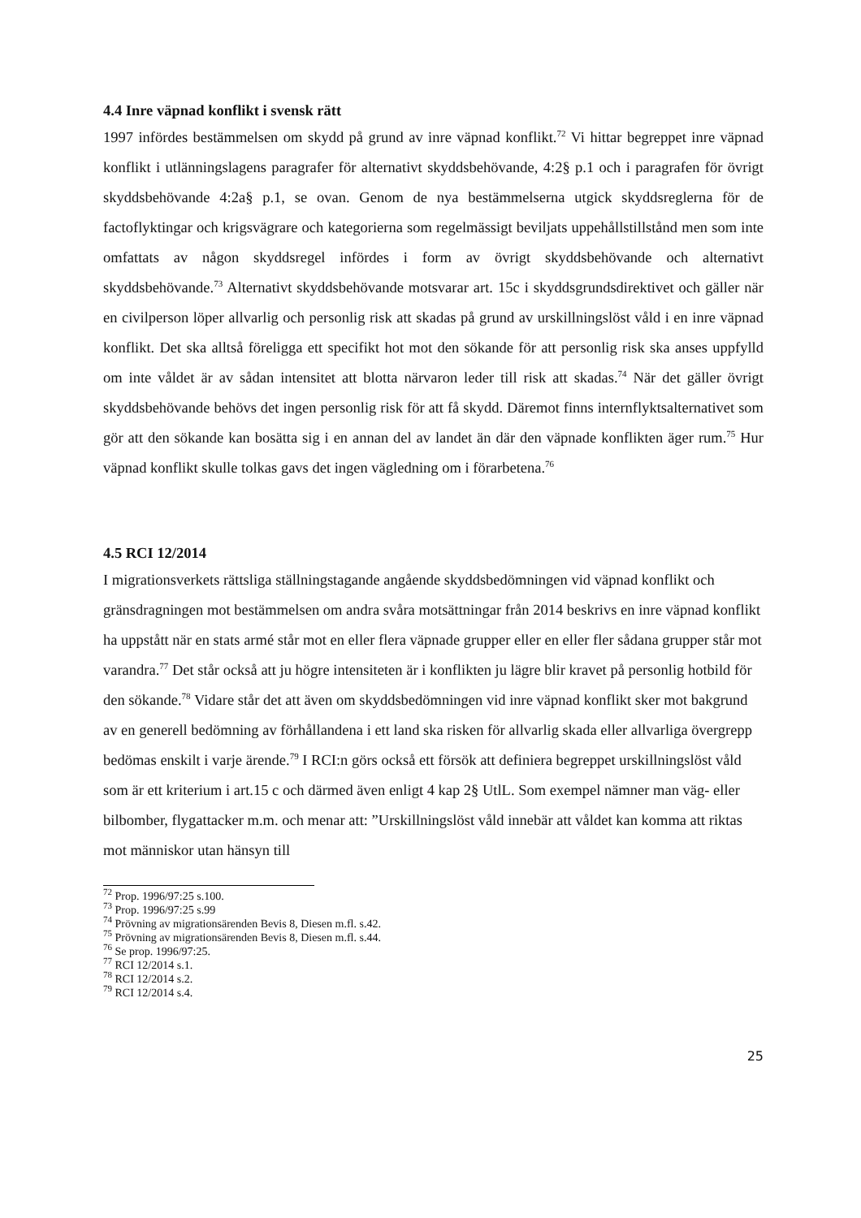4.4 Inre väpnad konflikt i svensk rätt
1997 infördes bestämmelsen om skydd på grund av inre väpnad konflikt.<sup>72</sup> Vi hittar begreppet inre väpnad konflikt i utlänningslagens paragrafer för alternativt skyddsbehövande, 4:2§ p.1 och i paragrafen för övrigt skyddsbehövande 4:2a§ p.1, se ovan. Genom de nya bestämmelserna utgick skyddsreglerna för de factoflyktingar och krigsvägrare och kategorierna som regelmässigt beviljats uppehållstillstånd men som inte omfattats av någon skyddsregel infördes i form av övrigt skyddsbehövande och alternativt skyddsbehövande.<sup>73</sup> Alternativt skyddsbehövande motsvarar art. 15c i skyddsgrundsdirektivet och gäller när en civilperson löper allvarlig och personlig risk att skadas på grund av urskillningslöst våld i en inre väpnad konflikt. Det ska alltså föreligga ett specifikt hot mot den sökande för att personlig risk ska anses uppfylld om inte våldet är av sådan intensitet att blotta närvaron leder till risk att skadas.<sup>74</sup> När det gäller övrigt skyddsbehövande behövs det ingen personlig risk för att få skydd. Däremot finns internflyktsalternativet som gör att den sökande kan bosätta sig i en annan del av landet än där den väpnade konflikten äger rum.<sup>75</sup> Hur väpnad konflikt skulle tolkas gavs det ingen vägledning om i förarbetena.<sup>76</sup>
4.5 RCI 12/2014
I migrationsverkets rättsliga ställningstagande angående skyddsbedömningen vid väpnad konflikt och gränsdragningen mot bestämmelsen om andra svåra motsättningar från 2014 beskrivs en inre väpnad konflikt ha uppstått när en stats armé står mot en eller flera väpnade grupper eller en eller fler sådana grupper står mot varandra.<sup>77</sup> Det står också att ju högre intensiteten är i konflikten ju lägre blir kravet på personlig hotbild för den sökande.<sup>78</sup> Vidare står det att även om skyddsbedömningen vid inre väpnad konflikt sker mot bakgrund av en generell bedömning av förhållandena i ett land ska risken för allvarlig skada eller allvarliga övergrepp bedömas enskilt i varje ärende.<sup>79</sup> I RCI:n görs också ett försök att definiera begreppet urskillningslöst våld som är ett kriterium i art.15 c och därmed även enligt 4 kap 2§ UtlL. Som exempel nämner man väg- eller bilbomber, flygattacker m.m. och menar att: ”Urskillningslöst våld innebär att våldet kan komma att riktas mot människor utan hänsyn till
<sup>72</sup> Prop. 1996/97:25 s.100.
<sup>73</sup> Prop. 1996/97:25 s.99
<sup>74</sup> Prövning av migrationsärenden Bevis 8, Diesen m.fl. s.42.
<sup>75</sup> Prövning av migrationsärenden Bevis 8, Diesen m.fl. s.44.
<sup>76</sup> Se prop. 1996/97:25.
<sup>77</sup> RCI 12/2014 s.1.
<sup>78</sup> RCI 12/2014 s.2.
<sup>79</sup> RCI 12/2014 s.4.
25